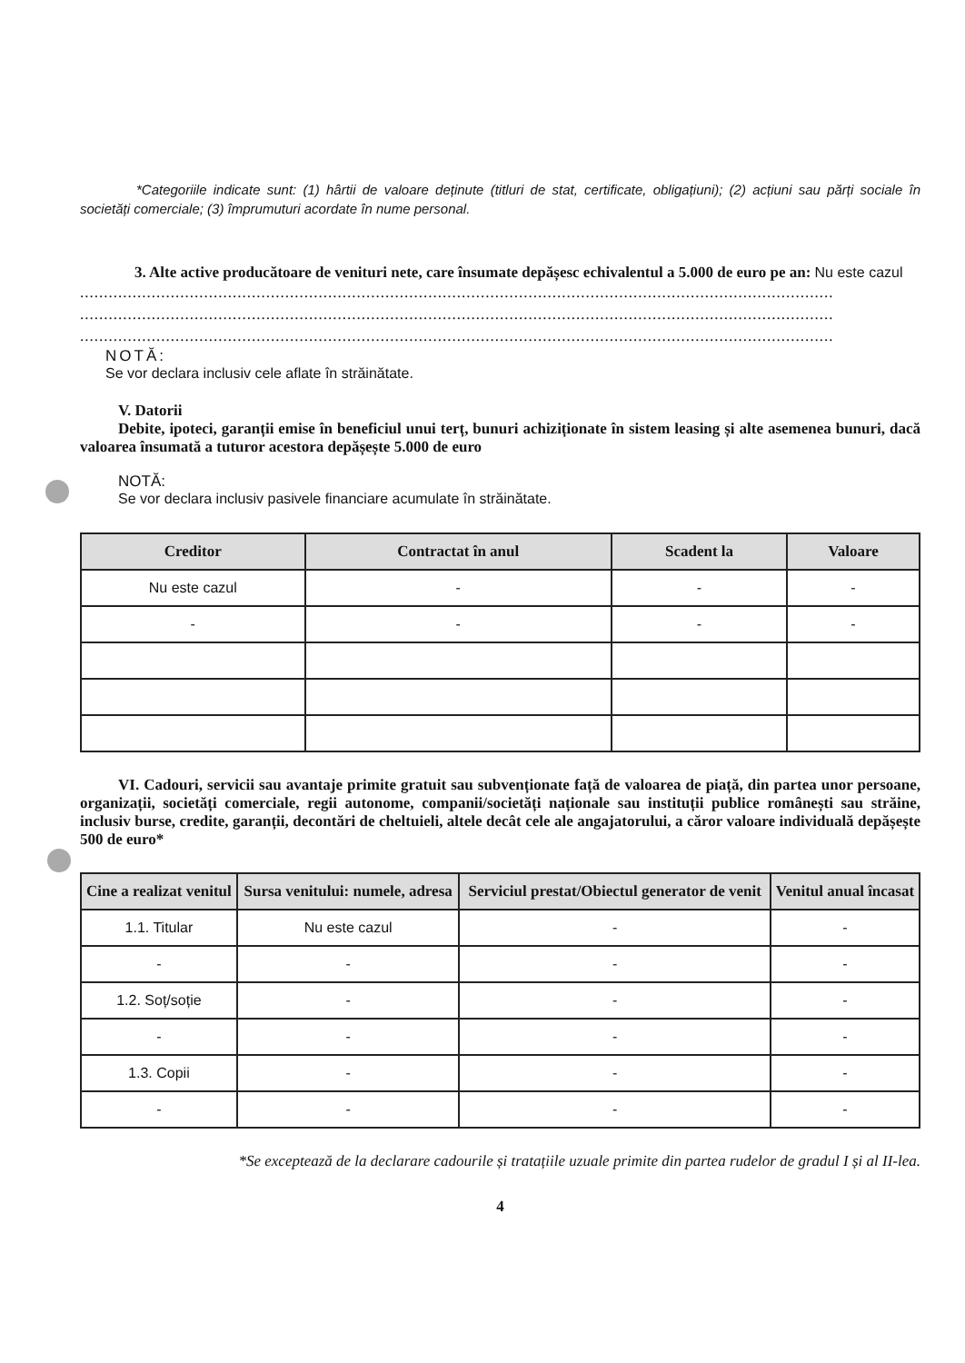*Categoriile indicate sunt: (1) hârtii de valoare deținute (titluri de stat, certificate, obligațiuni); (2) acțiuni sau părți sociale în societăți comerciale; (3) împrumuturi acordate în nume personal.
3. Alte active producătoare de venituri nete, care însumate depășesc echivalentul a 5.000 de euro pe an: Nu este cazul
..............................................................................................................................................................
..............................................................................................................................................................
..............................................................................................................................................................
NOTĂ:
Se vor declara inclusiv cele aflate în străinătate.
V. Datorii
Debite, ipoteci, garanții emise în beneficiul unui terț, bunuri achiziționate în sistem leasing și alte asemenea bunuri, dacă valoarea însumată a tuturor acestora depășește 5.000 de euro
NOTĂ:
Se vor declara inclusiv pasivele financiare acumulate în străinătate.
| Creditor | Contractat în anul | Scadent la | Valoare |
| --- | --- | --- | --- |
| Nu este cazul | - | - | - |
| - | - | - | - |
VI. Cadouri, servicii sau avantaje primite gratuit sau subvenționate față de valoarea de piață, din partea unor persoane, organizații, societăți comerciale, regii autonome, companii/societăți naționale sau instituții publice românești sau străine, inclusiv burse, credite, garanții, decontări de cheltuieli, altele decât cele ale angajatorului, a căror valoare individuală depășește 500 de euro*
| Cine a realizat venitul | Sursa venitului: numele, adresa | Serviciul prestat/Obiectul generator de venit | Venitul anual încasat |
| --- | --- | --- | --- |
| 1.1. Titular | Nu este cazul | - | - |
| - | - | - | - |
| 1.2. Soț/soție | - | - | - |
| - | - | - | - |
| 1.3. Copii | - | - | - |
| - | - | - | - |
*Se exceptează de la declarare cadourile și tratațiile uzuale primite din partea rudelor de gradul I și al II-lea.
4